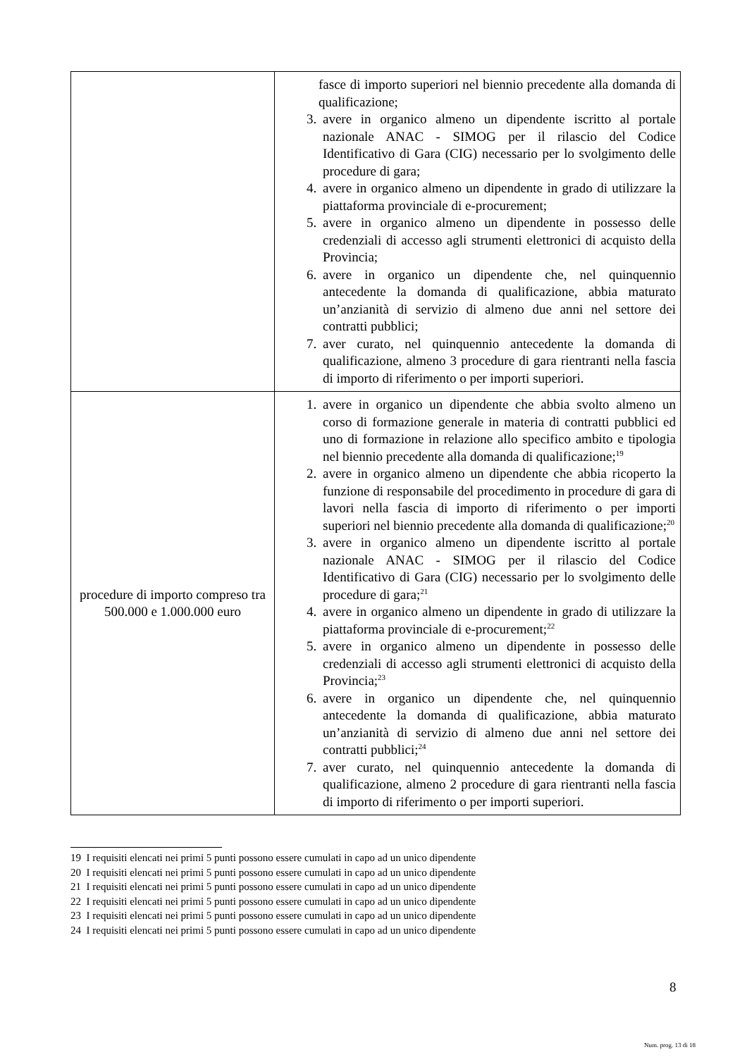| | fasce di importo superiori nel biennio precedente alla domanda di qualificazione; 3. avere in organico almeno un dipendente iscritto al portale nazionale ANAC - SIMOG per il rilascio del Codice Identificativo di Gara (CIG) necessario per lo svolgimento delle procedure di gara; 4. avere in organico almeno un dipendente in grado di utilizzare la piattaforma provinciale di e-procurement; 5. avere in organico almeno un dipendente in possesso delle credenziali di accesso agli strumenti elettronici di acquisto della Provincia; 6. avere in organico un dipendente che, nel quinquennio antecedente la domanda di qualificazione, abbia maturato un’anzianità di servizio di almeno due anni nel settore dei contratti pubblici; 7. aver curato, nel quinquennio antecedente la domanda di qualificazione, almeno 3 procedure di gara rientranti nella fascia di importo di riferimento o per importi superiori. |
| procedure di importo compreso tra 500.000 e 1.000.000 euro | 1. avere in organico un dipendente che abbia svolto almeno un corso di formazione generale in materia di contratti pubblici ed uno di formazione in relazione allo specifico ambito e tipologia nel biennio precedente alla domanda di qualificazione;<sup>19</sup> 2. avere in organico almeno un dipendente che abbia ricoperto la funzione di responsabile del procedimento in procedure di gara di lavori nella fascia di importo di riferimento o per importi superiori nel biennio precedente alla domanda di qualificazione;<sup>20</sup> 3. avere in organico almeno un dipendente iscritto al portale nazionale ANAC - SIMOG per il rilascio del Codice Identificativo di Gara (CIG) necessario per lo svolgimento delle procedure di gara;<sup>21</sup> 4. avere in organico almeno un dipendente in grado di utilizzare la piattaforma provinciale di e-procurement;<sup>22</sup> 5. avere in organico almeno un dipendente in possesso delle credenziali di accesso agli strumenti elettronici di acquisto della Provincia;<sup>23</sup> 6. avere in organico un dipendente che, nel quinquennio antecedente la domanda di qualificazione, abbia maturato un’anzianità di servizio di almeno due anni nel settore dei contratti pubblici;<sup>24</sup> 7. aver curato, nel quinquennio antecedente la domanda di qualificazione, almeno 2 procedure di gara rientranti nella fascia di importo di riferimento o per importi superiori. |
19 I requisiti elencati nei primi 5 punti possono essere cumulati in capo ad un unico dipendente
20 I requisiti elencati nei primi 5 punti possono essere cumulati in capo ad un unico dipendente
21 I requisiti elencati nei primi 5 punti possono essere cumulati in capo ad un unico dipendente
22 I requisiti elencati nei primi 5 punti possono essere cumulati in capo ad un unico dipendente
23 I requisiti elencati nei primi 5 punti possono essere cumulati in capo ad un unico dipendente
24 I requisiti elencati nei primi 5 punti possono essere cumulati in capo ad un unico dipendente
8
Num. prog. 13 di 18